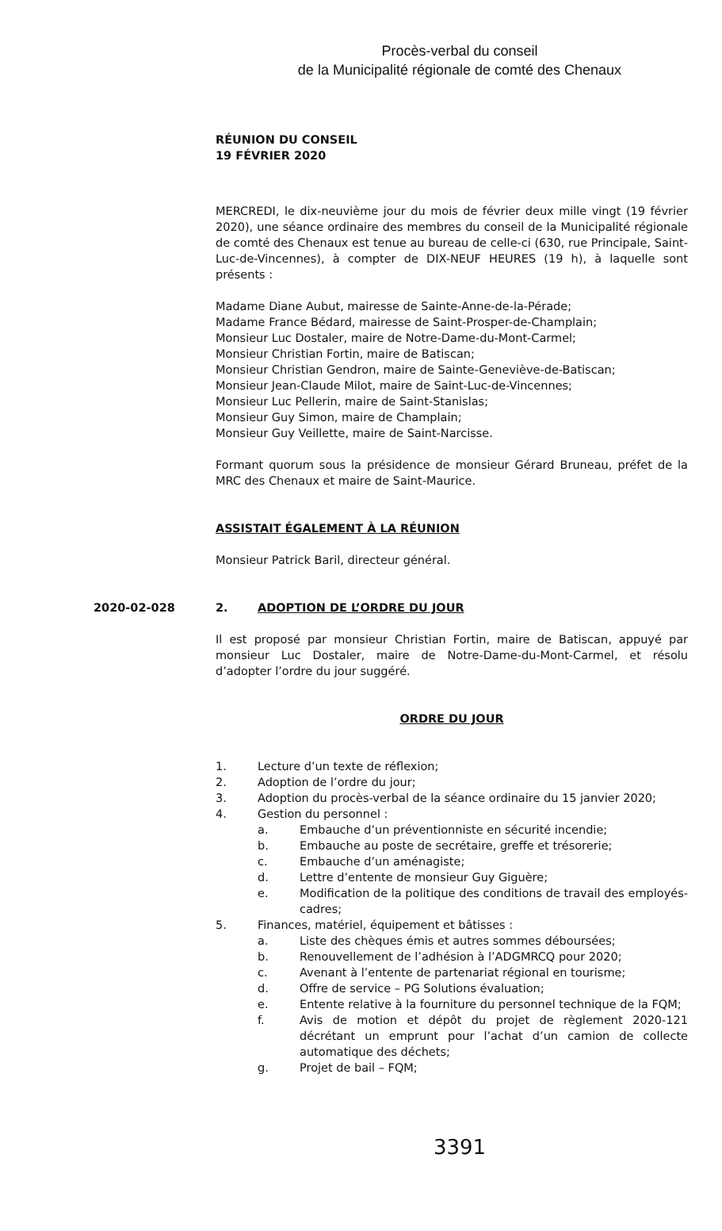Procès-verbal du conseil
de la Municipalité régionale de comté des Chenaux
RÉUNION DU CONSEIL
19 FÉVRIER 2020
MERCREDI, le dix-neuvième jour du mois de février deux mille vingt (19 février 2020), une séance ordinaire des membres du conseil de la Municipalité régionale de comté des Chenaux est tenue au bureau de celle-ci (630, rue Principale, Saint-Luc-de-Vincennes), à compter de DIX-NEUF HEURES (19 h), à laquelle sont présents :
Madame Diane Aubut, mairesse de Sainte-Anne-de-la-Pérade;
Madame France Bédard, mairesse de Saint-Prosper-de-Champlain;
Monsieur Luc Dostaler, maire de Notre-Dame-du-Mont-Carmel;
Monsieur Christian Fortin, maire de Batiscan;
Monsieur Christian Gendron, maire de Sainte-Geneviève-de-Batiscan;
Monsieur Jean-Claude Milot, maire de Saint-Luc-de-Vincennes;
Monsieur Luc Pellerin, maire de Saint-Stanislas;
Monsieur Guy Simon, maire de Champlain;
Monsieur Guy Veillette, maire de Saint-Narcisse.
Formant quorum sous la présidence de monsieur Gérard Bruneau, préfet de la MRC des Chenaux et maire de Saint-Maurice.
ASSISTAIT ÉGALEMENT À LA RÉUNION
Monsieur Patrick Baril, directeur général.
2020-02-028 2. ADOPTION DE L’ORDRE DU JOUR
Il est proposé par monsieur Christian Fortin, maire de Batiscan, appuyé par monsieur Luc Dostaler, maire de Notre-Dame-du-Mont-Carmel, et résolu d’adopter l’ordre du jour suggéré.
ORDRE DU JOUR
1. Lecture d’un texte de réflexion;
2. Adoption de l’ordre du jour;
3. Adoption du procès-verbal de la séance ordinaire du 15 janvier 2020;
4. Gestion du personnel :
a. Embauche d’un préventionniste en sécurité incendie;
b. Embauche au poste de secrétaire, greffe et trésorerie;
c. Embauche d’un aménagiste;
d. Lettre d’entente de monsieur Guy Giguère;
e. Modification de la politique des conditions de travail des employés-cadres;
5. Finances, matériel, équipement et bâtisses :
a. Liste des chèques émis et autres sommes déboursées;
b. Renouvellement de l’adhésion à l’ADGMRCQ pour 2020;
c. Avenant à l’entente de partenariat régional en tourisme;
d. Offre de service – PG Solutions évaluation;
e. Entente relative à la fourniture du personnel technique de la FQM;
f. Avis de motion et dépôt du projet de règlement 2020-121 décrétant un emprunt pour l’achat d’un camion de collecte automatique des déchets;
g. Projet de bail – FQM;
3391